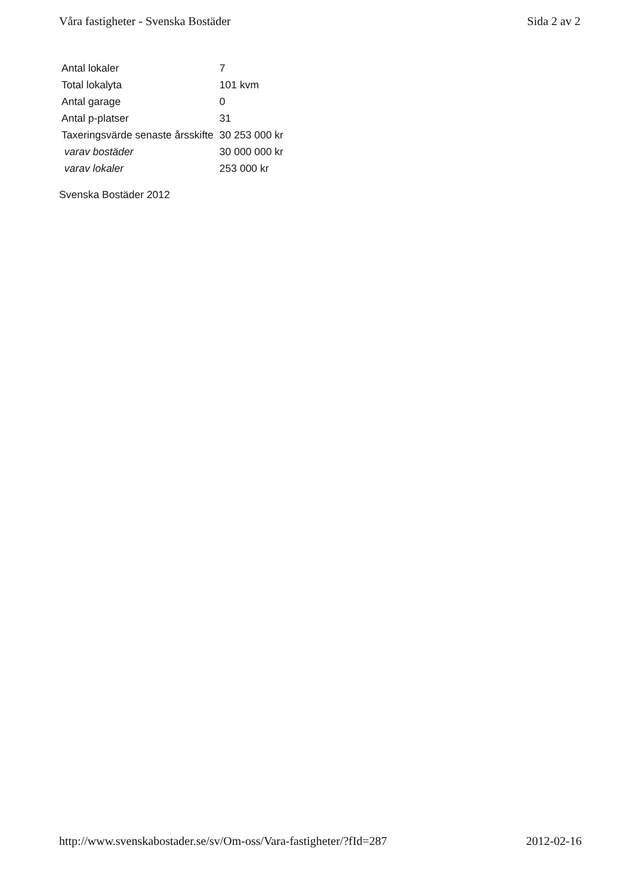Våra fastigheter - Svenska Bostäder Sida 2 av 2
| Antal lokaler | 7 |
| Total lokalyta | 101 kvm |
| Antal garage | 0 |
| Antal p-platser | 31 |
| Taxeringsvärde senaste årsskifte | 30 253 000 kr |
| varav bostäder | 30 000 000 kr |
| varav lokaler | 253 000 kr |
Svenska Bostäder 2012
http://www.svenskabostader.se/sv/Om-oss/Vara-fastigheter/?fId=287 2012-02-16